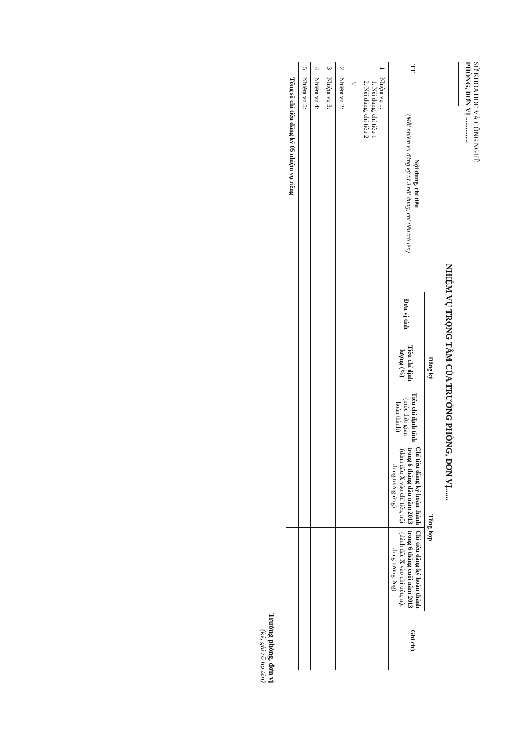SỞ KHOA HỌC VÀ CÔNG NGHỆ
PHÒNG, ĐƠN VỊ ...............
NHIỆM VỤ TRỌNG TÂM CỦA TRƯỞNG PHÒNG, ĐƠN VỊ......
| TT | Nội dung, chỉ tiêu (Mỗi nhiệm vụ đăng ký từ 3 nội dung, chỉ tiêu trở lên) | Đăng ký | | | Tổng hợp | | Ghi chú |
| --- | --- | --- | --- | --- | --- | --- | --- |
| | | Đơn vị tính | Tiêu chí định lượng (%) | Tiêu chí định tính (mốc thời gian hoàn thành) | Chỉ tiêu đăng ký hoàn thành trong 6 tháng đầu năm 2013 (đánh dấu X vào chỉ tiêu, nội dung tương ứng) | Chỉ tiêu đăng ký hoàn thành trong 6 tháng cuối năm 2013 (đánh dấu X vào chỉ tiêu, nội dung tương ứng) | |
| 1 | Nhiệm vụ 1: 1. Nội dung, chỉ tiêu 1: 2. Nội dung, chỉ tiêu 2: | | | | | | |
| | 3. | | | | | | |
| 2 | Nhiệm vụ 2: | | | | | | |
| 3 | Nhiệm vụ 3: | | | | | | |
| 4 | Nhiệm vụ 4: | | | | | | |
| 5 | Nhiệm vụ 5: | | | | | | |
| | Tổng số chỉ tiêu đăng ký 05 nhiệm vụ riêng | | | | | | |
Trưởng phòng, đơn vị
(ký, ghi rõ họ tên)